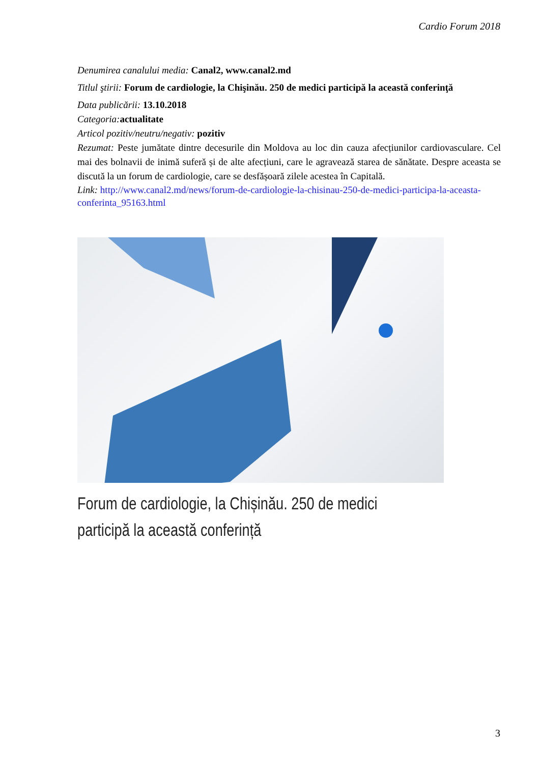Cardio Forum 2018
Denumirea canalului media: Canal2, www.canal2.md
Titlul ştirii: Forum de cardiologie, la Chişinău. 250 de medici participă la această conferinţă
Data publicării: 13.10.2018
Categoria: actualitate
Articol pozitiv/neutru/negativ: pozitiv
Rezumat: Peste jumătate dintre decesurile din Moldova au loc din cauza afecțiunilor cardiovasculare. Cel mai des bolnavii de inimă suferă și de alte afecțiuni, care le agravează starea de sănătate. Despre aceasta se discută la un forum de cardiologie, care se desfășoară zilele acestea în Capitală.
Link: http://www.canal2.md/news/forum-de-cardiologie-la-chisinau-250-de-medici-participa-la-aceasta-conferinta_95163.html
Forum de cardiologie, la Chișinău. 250 de medici participă la această conferință
3